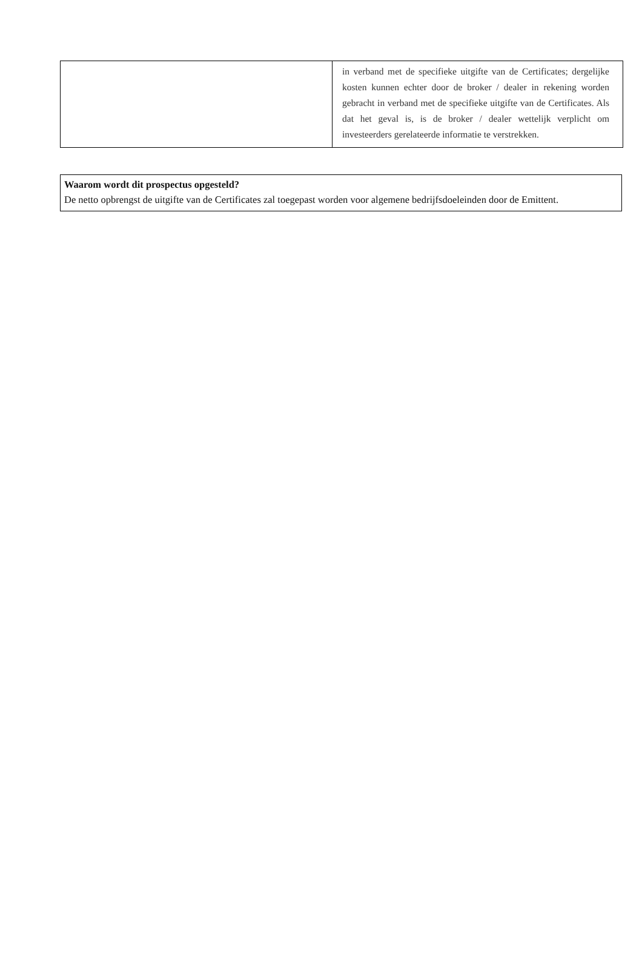| | in verband met de specifieke uitgifte van de Certificates; dergelijke kosten kunnen echter door de broker / dealer in rekening worden gebracht in verband met de specifieke uitgifte van de Certificates. Als dat het geval is, is de broker / dealer wettelijk verplicht om investeerders gerelateerde informatie te verstrekken. |
Waarom wordt dit prospectus opgesteld?
De netto opbrengst de uitgifte van de Certificates zal toegepast worden voor algemene bedrijfsdoeleinden door de Emittent.